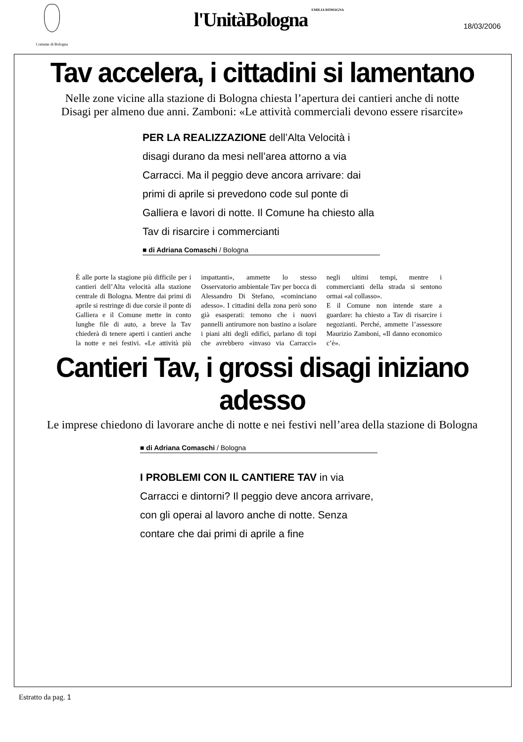Comune di Bologna
l'UnitàBologna EMILIA ROMAGNA
18/03/2006
Tav accelera, i cittadini si lamentano
Nelle zone vicine alla stazione di Bologna chiesta l’apertura dei cantieri anche di notte
Disagi per almeno due anni. Zamboni: «Le attività commerciali devono essere risarcite»
PER LA REALIZZAZIONE dell’Alta Velocità i disagi durano da mesi nell’area attorno a via Carracci. Ma il peggio deve ancora arrivare: dai primi di aprile si prevedono code sul ponte di Galliera e lavori di notte. Il Comune ha chiesto alla Tav di risarcire i commercianti
■ di Adriana Comaschi / Bologna
È alle porte la stagione più difficile per i cantieri dell’Alta velocità alla stazione centrale di Bologna. Mentre dai primi di aprile si restringe di due corsie il ponte di Galliera e il Comune mette in conto lunghe file di auto, a breve la Tav chiederà di tenere aperti i cantieri anche la notte e nei festivi. «Le attività più impattanti», ammette lo stesso Osservatorio ambientale Tav per bocca di Alessandro Di Stefano, «cominciano adesso». I cittadini della zona però sono già esasperati: temono che i nuovi pannelli antirumore non bastino a isolare i piani alti degli edifici, parlano di topi che avrebbero «invaso via Carracci» negli ultimi tempi, mentre i commercianti della strada si sentono ormai «al collasso».
E il Comune non intende stare a guardare: ha chiesto a Tav di risarcire i negozianti. Perché, ammette l’assessore Maurizio Zamboni, «Il danno economico c’è».
Cantieri Tav, i grossi disagi iniziano adesso
Le imprese chiedono di lavorare anche di notte e nei festivi nell’area della stazione di Bologna
■ di Adriana Comaschi / Bologna
I PROBLEMI CON IL CANTIERE TAV in via Carracci e dintorni? Il peggio deve ancora arrivare, con gli operai al lavoro anche di notte. Senza contare che dai primi di aprile a fine
Estratto da pag. 1